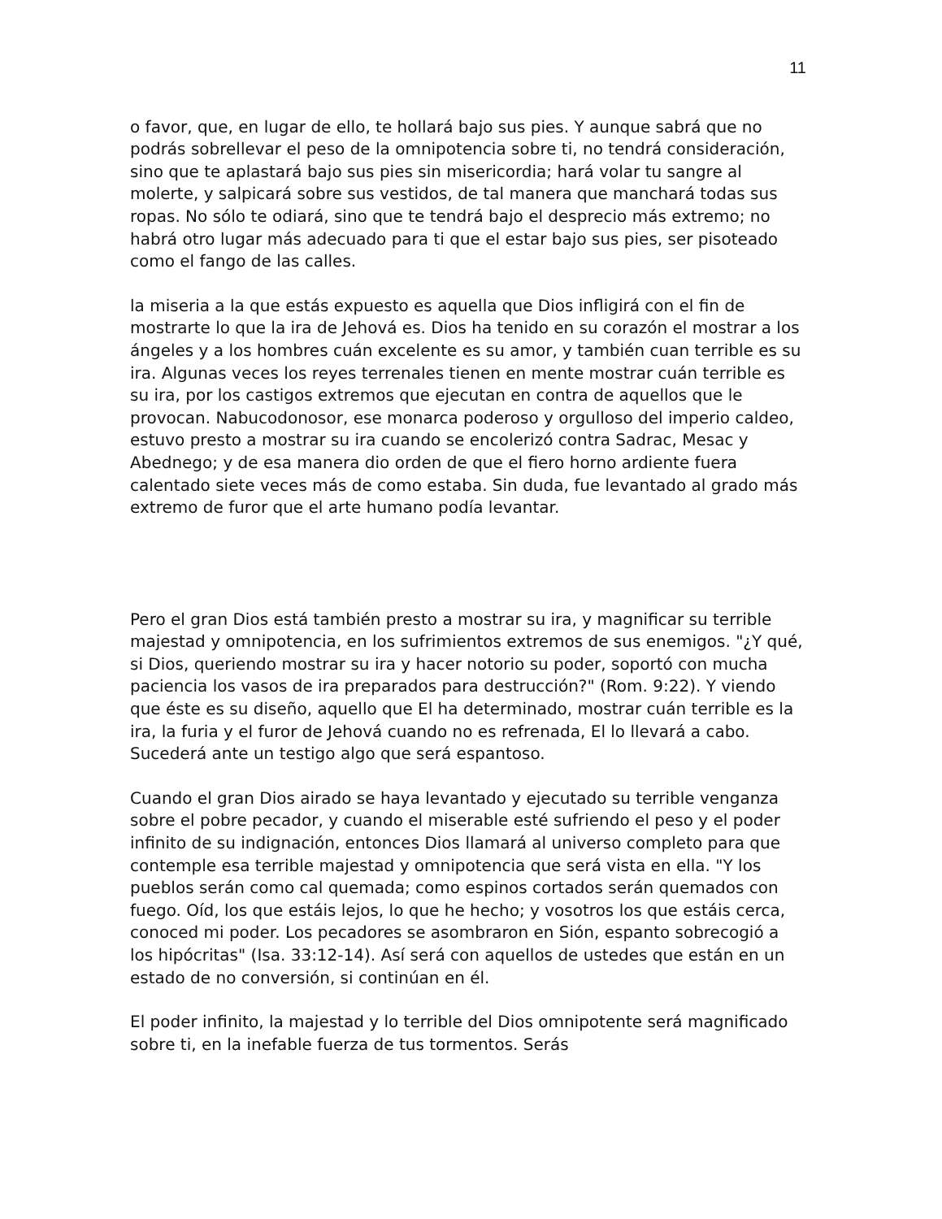11
o favor, que, en lugar de ello, te hollará bajo sus pies. Y aunque sabrá que no podrás sobrellevar el peso de la omnipotencia sobre ti, no tendrá consideración, sino que te aplastará bajo sus pies sin misericordia; hará volar tu sangre al molerte, y salpicará sobre sus vestidos, de tal manera que manchará todas sus ropas. No sólo te odiará, sino que te tendrá bajo el desprecio más extremo; no habrá otro lugar más adecuado para ti que el estar bajo sus pies, ser pisoteado como el fango de las calles.
la miseria a la que estás expuesto es aquella que Dios infligirá con el fin de mostrarte lo que la ira de Jehová es. Dios ha tenido en su corazón el mostrar a los ángeles y a los hombres cuán excelente es su amor, y también cuan terrible es su ira. Algunas veces los reyes terrenales tienen en mente mostrar cuán terrible es su ira, por los castigos extremos que ejecutan en contra de aquellos que le provocan. Nabucodonosor, ese monarca poderoso y orgulloso del imperio caldeo, estuvo presto a mostrar su ira cuando se encolerizó contra Sadrac, Mesac y Abednego; y de esa manera dio orden de que el fiero horno ardiente fuera calentado siete veces más de como estaba. Sin duda, fue levantado al grado más extremo de furor que el arte humano podía levantar.
Pero el gran Dios está también presto a mostrar su ira, y magnificar su terrible majestad y omnipotencia, en los sufrimientos extremos de sus enemigos. "¿Y qué, si Dios, queriendo mostrar su ira y hacer notorio su poder, soportó con mucha paciencia los vasos de ira preparados para destrucción?" (Rom. 9:22). Y viendo que éste es su diseño, aquello que El ha determinado, mostrar cuán terrible es la ira, la furia y el furor de Jehová cuando no es refrenada, El lo llevará a cabo. Sucederá ante un testigo algo que será espantoso.
Cuando el gran Dios airado se haya levantado y ejecutado su terrible venganza sobre el pobre pecador, y cuando el miserable esté sufriendo el peso y el poder infinito de su indignación, entonces Dios llamará al universo completo para que contemple esa terrible majestad y omnipotencia que será vista en ella. "Y los pueblos serán como cal quemada; como espinos cortados serán quemados con fuego. Oíd, los que estáis lejos, lo que he hecho; y vosotros los que estáis cerca, conoced mi poder. Los pecadores se asombraron en Sión, espanto sobrecogió a los hipócritas" (Isa. 33:12-14). Así será con aquellos de ustedes que están en un estado de no conversión, si continúan en él.
El poder infinito, la majestad y lo terrible del Dios omnipotente será magnificado sobre ti, en la inefable fuerza de tus tormentos. Serás